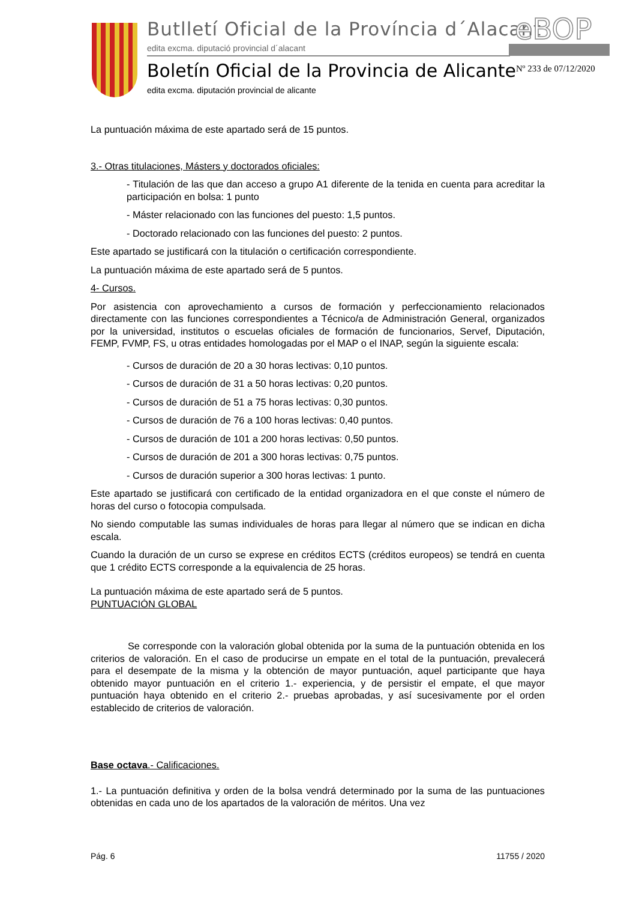Butlletí Oficial de la Província d´Alacant
edita excma. diputació provincial d´alacant
eBOP
Boletín Oficial de la Provincia de Alicante
edita excma. diputación provincial de alicante
Nº 233 de 07/12/2020
La puntuación máxima de este apartado será de 15 puntos.
3.- Otras titulaciones, Másters y doctorados oficiales:
- Titulación de las que dan acceso a grupo A1 diferente de la tenida en cuenta para acreditar la participación en bolsa: 1 punto
- Máster relacionado con las funciones del puesto: 1,5 puntos.
- Doctorado relacionado con las funciones del puesto: 2 puntos.
Este apartado se justificará con la titulación o certificación correspondiente.
La puntuación máxima de este apartado será de 5 puntos.
4- Cursos.
Por asistencia con aprovechamiento a cursos de formación y perfeccionamiento relacionados directamente con las funciones correspondientes a Técnico/a de Administración General, organizados por la universidad, institutos o escuelas oficiales de formación de funcionarios, Servef, Diputación, FEMP, FVMP, FS, u otras entidades homologadas por el MAP o el INAP, según la siguiente escala:
- Cursos de duración de 20 a 30 horas lectivas: 0,10 puntos.
- Cursos de duración de 31 a 50 horas lectivas: 0,20 puntos.
- Cursos de duración de 51 a 75 horas lectivas: 0,30 puntos.
- Cursos de duración de 76 a 100 horas lectivas: 0,40 puntos.
- Cursos de duración de 101 a 200 horas lectivas: 0,50 puntos.
- Cursos de duración de 201 a 300 horas lectivas: 0,75 puntos.
- Cursos de duración superior a 300 horas lectivas: 1 punto.
Este apartado se justificará con certificado de la entidad organizadora en el que conste el número de horas del curso o fotocopia compulsada.
No siendo computable las sumas individuales de horas para llegar al número que se indican en dicha escala.
Cuando la duración de un curso se exprese en créditos ECTS (créditos europeos) se tendrá en cuenta que 1 crédito ECTS corresponde a la equivalencia de 25 horas.
La puntuación máxima de este apartado será de 5 puntos.
PUNTUACIÓN GLOBAL
Se corresponde con la valoración global obtenida por la suma de la puntuación obtenida en los criterios de valoración. En el caso de producirse un empate en el total de la puntuación, prevalecerá para el desempate de la misma y la obtención de mayor puntuación, aquel participante que haya obtenido mayor puntuación en el criterio 1.- experiencia, y de persistir el empate, el que mayor puntuación haya obtenido en el criterio 2.- pruebas aprobadas, y así sucesivamente por el orden establecido de criterios de valoración.
Base octava.- Calificaciones.
1.- La puntuación definitiva y orden de la bolsa vendrá determinado por la suma de las puntuaciones obtenidas en cada uno de los apartados de la valoración de méritos. Una vez
Pág. 6 11755 / 2020